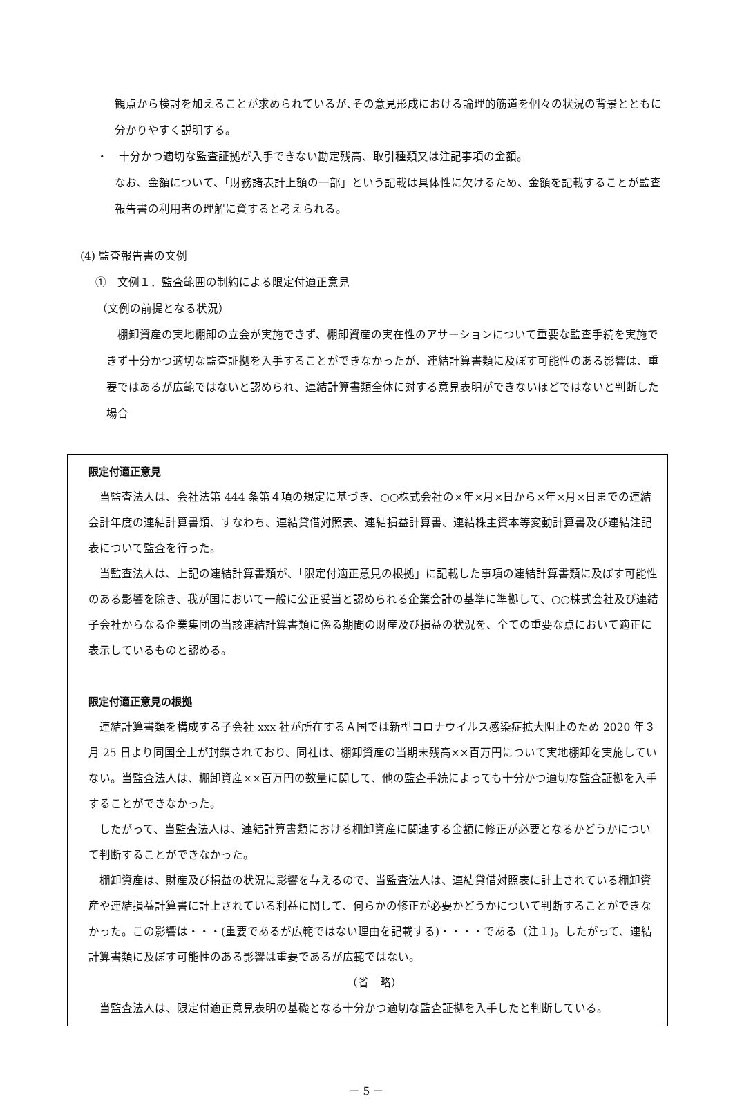観点から検討を加えることが求められているが､その意見形成における論理的筋道を個々の状況の背景とともに分かりやすく説明する。
・　十分かつ適切な監査証拠が入手できない勘定残高、取引種類又は注記事項の金額。
なお、金額について、「財務諸表計上額の一部」という記載は具体性に欠けるため、金額を記載することが監査報告書の利用者の理解に資すると考えられる。
(4) 監査報告書の文例
①　文例１．監査範囲の制約による限定付適正意見
（文例の前提となる状況）
　棚卸資産の実地棚卸の立会が実施できず、棚卸資産の実在性のアサーションについて重要な監査手続を実施できず十分かつ適切な監査証拠を入手することができなかったが、連結計算書類に及ぼす可能性のある影響は、重要ではあるが広範ではないと認められ、連結計算書類全体に対する意見表明ができないほどではないと判断した場合
限定付適正意見
　当監査法人は、会社法第 444 条第４項の規定に基づき、○○株式会社の×年×月×日から×年×月×日までの連結会計年度の連結計算書類、すなわち、連結貸借対照表、連結損益計算書、連結株主資本等変動計算書及び連結注記表について監査を行った。
　当監査法人は、上記の連結計算書類が、「限定付適正意見の根拠」に記載した事項の連結計算書類に及ぼす可能性のある影響を除き、我が国において一般に公正妥当と認められる企業会計の基準に準拠して、○○株式会社及び連結子会社からなる企業集団の当該連結計算書類に係る期間の財産及び損益の状況を、全ての重要な点において適正に表示しているものと認める。
限定付適正意見の根拠
　連結計算書類を構成する子会社 xxx 社が所在するＡ国では新型コロナウイルス感染症拡大阻止のため 2020 年３月 25 日より同国全土が封鎖されており、同社は、棚卸資産の当期末残高××百万円について実地棚卸を実施していない。当監査法人は、棚卸資産××百万円の数量に関して、他の監査手続によっても十分かつ適切な監査証拠を入手することができなかった。
　したがって、当監査法人は、連結計算書類における棚卸資産に関連する金額に修正が必要となるかどうかについて判断することができなかった。
　棚卸資産は、財産及び損益の状況に影響を与えるので、当監査法人は、連結貸借対照表に計上されている棚卸資産や連結損益計算書に計上されている利益に関して、何らかの修正が必要かどうかについて判断することができなかった。この影響は・・・(重要であるが広範ではない理由を記載する)・・・・である（注１)。したがって、連結計算書類に及ぼす可能性のある影響は重要であるが広範ではない。
（省　略）
　当監査法人は、限定付適正意見表明の基礎となる十分かつ適切な監査証拠を入手したと判断している。
－ 5 －